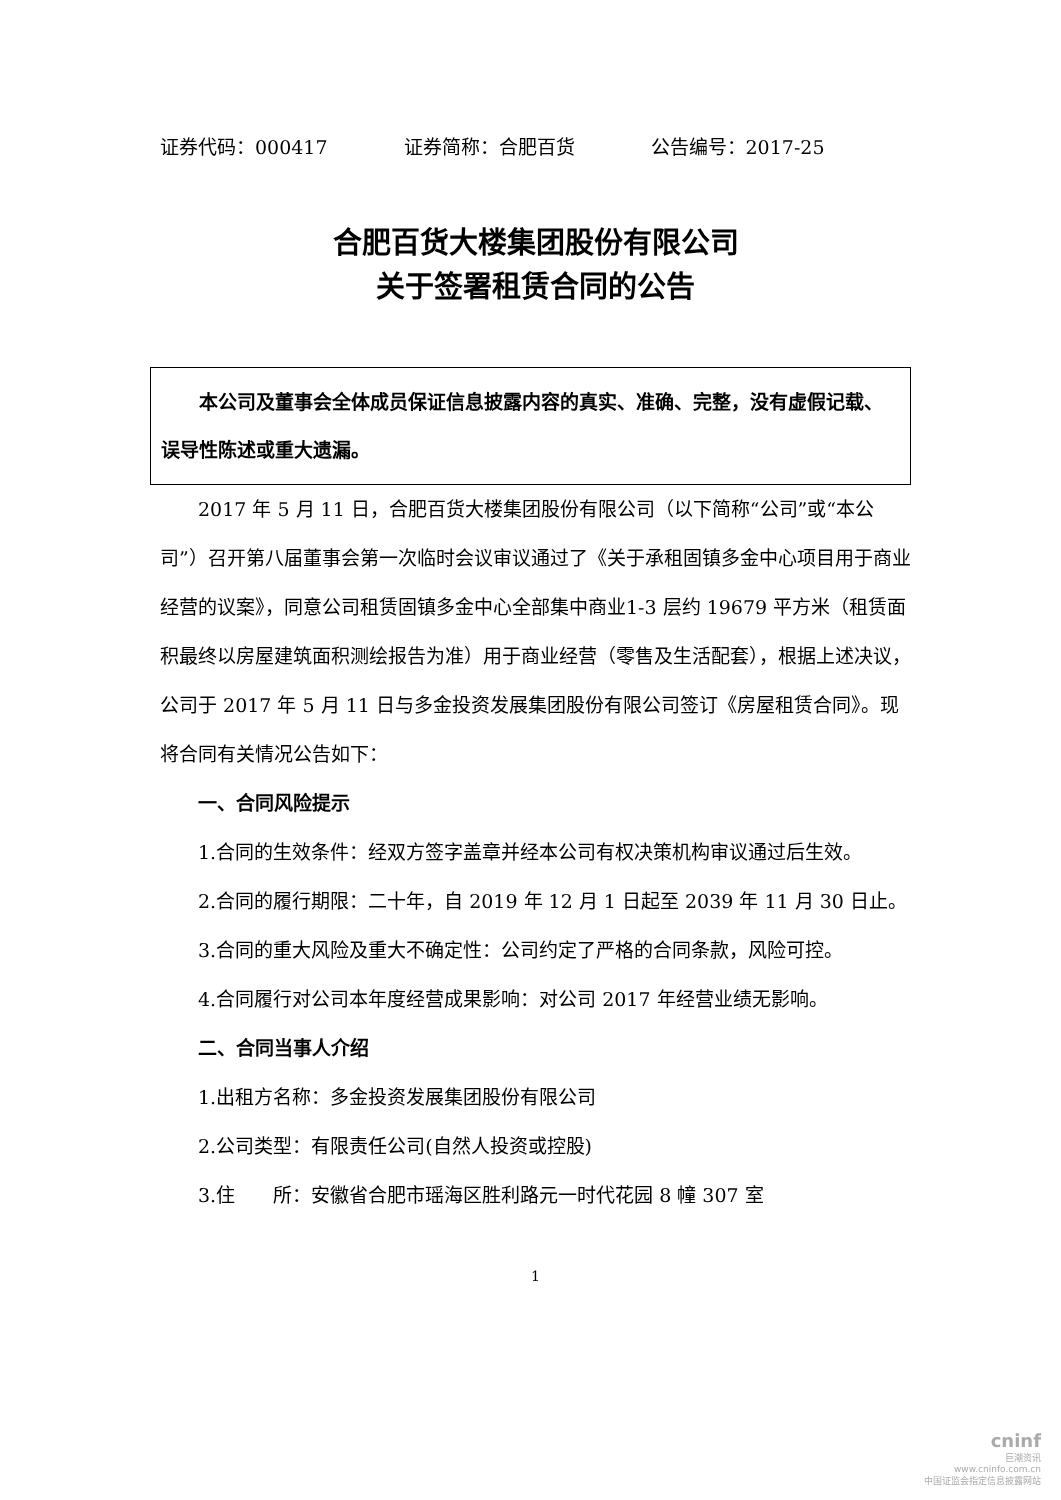证券代码：000417 证券简称：合肥百货 公告编号：2017-25
合肥百货大楼集团股份有限公司
关于签署租赁合同的公告
本公司及董事会全体成员保证信息披露内容的真实、准确、完整，没有虚假记载、误导性陈述或重大遗漏。
2017 年 5 月 11 日，合肥百货大楼集团股份有限公司（以下简称“公司”或“本公司”）召开第八届董事会第一次临时会议审议通过了《关于承租固镇多金中心项目用于商业经营的议案》，同意公司租赁固镇多金中心全部集中商业1-3 层约 19679 平方米（租赁面积最终以房屋建筑面积测绘报告为准）用于商业经营（零售及生活配套），根据上述决议，公司于 2017 年 5 月 11 日与多金投资发展集团股份有限公司签订《房屋租赁合同》。现将合同有关情况公告如下：
一、合同风险提示
1.合同的生效条件：经双方签字盖章并经本公司有权决策机构审议通过后生效。
2.合同的履行期限：二十年，自 2019 年 12 月 1 日起至 2039 年 11 月 30 日止。
3.合同的重大风险及重大不确定性：公司约定了严格的合同条款，风险可控。
4.合同履行对公司本年度经营成果影响：对公司 2017 年经营业绩无影响。
二、合同当事人介绍
1.出租方名称：多金投资发展集团股份有限公司
2.公司类型：有限责任公司(自然人投资或控股)
3.住　　所：安徽省合肥市瑶海区胜利路元一时代花园 8 幢 307 室
1
cninf
巨潮资讯
www.cninfo.com.cn
中国证监会指定信息披露网站